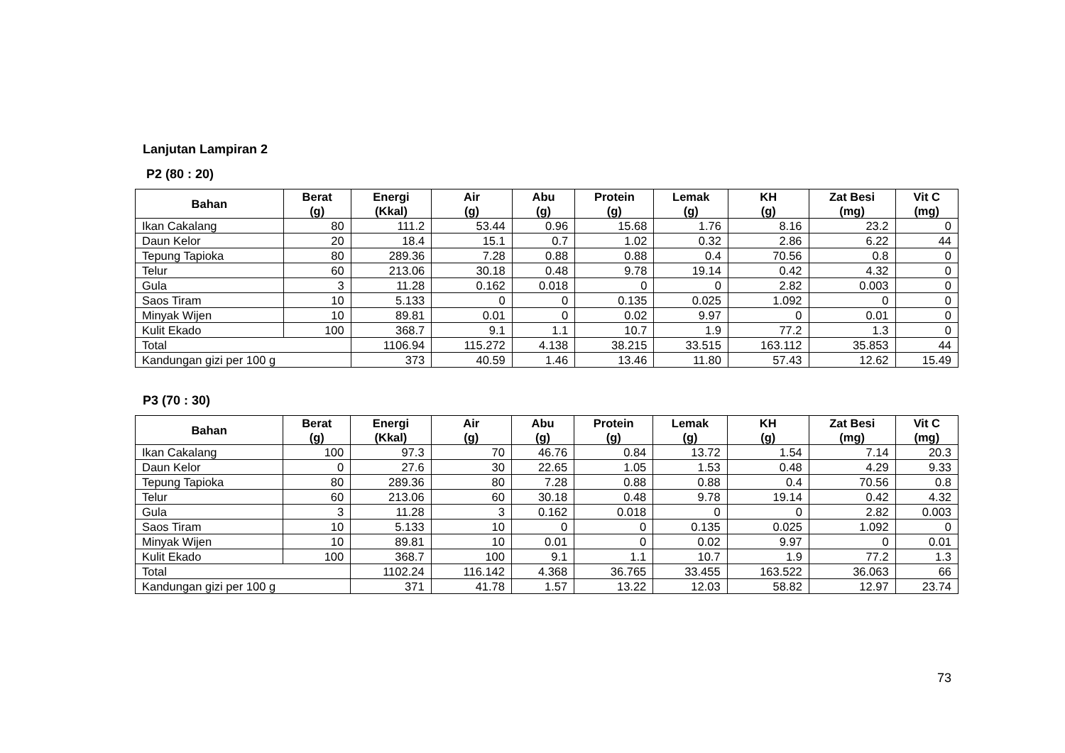Lanjutan Lampiran 2
P2 (80 : 20)
| Bahan | Berat (g) | Energi (Kkal) | Air (g) | Abu (g) | Protein (g) | Lemak (g) | KH (g) | Zat Besi (mg) | Vit C (mg) |
| --- | --- | --- | --- | --- | --- | --- | --- | --- | --- |
| Ikan Cakalang | 80 | 111.2 | 53.44 | 0.96 | 15.68 | 1.76 | 8.16 | 23.2 | 0 |
| Daun Kelor | 20 | 18.4 | 15.1 | 0.7 | 1.02 | 0.32 | 2.86 | 6.22 | 44 |
| Tepung Tapioka | 80 | 289.36 | 7.28 | 0.88 | 0.88 | 0.4 | 70.56 | 0.8 | 0 |
| Telur | 60 | 213.06 | 30.18 | 0.48 | 9.78 | 19.14 | 0.42 | 4.32 | 0 |
| Gula | 3 | 11.28 | 0.162 | 0.018 | 0 | 0 | 2.82 | 0.003 | 0 |
| Saos Tiram | 10 | 5.133 | 0 | 0 | 0.135 | 0.025 | 1.092 | 0 | 0 |
| Minyak Wijen | 10 | 89.81 | 0.01 | 0 | 0.02 | 9.97 | 0 | 0.01 | 0 |
| Kulit Ekado | 100 | 368.7 | 9.1 | 1.1 | 10.7 | 1.9 | 77.2 | 1.3 | 0 |
| Total | | 1106.94 | 115.272 | 4.138 | 38.215 | 33.515 | 163.112 | 35.853 | 44 |
| Kandungan gizi per 100 g | | 373 | 40.59 | 1.46 | 13.46 | 11.80 | 57.43 | 12.62 | 15.49 |
P3 (70 : 30)
| Bahan | Berat (g) | Energi (Kkal) | Air (g) | Abu (g) | Protein (g) | Lemak (g) | KH (g) | Zat Besi (mg) | Vit C (mg) |
| --- | --- | --- | --- | --- | --- | --- | --- | --- | --- |
| Ikan Cakalang | 100 | 97.3 | 70 | 46.76 | 0.84 | 13.72 | 1.54 | 7.14 | 20.3 |
| Daun Kelor | 0 | 27.6 | 30 | 22.65 | 1.05 | 1.53 | 0.48 | 4.29 | 9.33 |
| Tepung Tapioka | 80 | 289.36 | 80 | 7.28 | 0.88 | 0.88 | 0.4 | 70.56 | 0.8 |
| Telur | 60 | 213.06 | 60 | 30.18 | 0.48 | 9.78 | 19.14 | 0.42 | 4.32 |
| Gula | 3 | 11.28 | 3 | 0.162 | 0.018 | 0 | 0 | 2.82 | 0.003 |
| Saos Tiram | 10 | 5.133 | 10 | 0 | 0 | 0.135 | 0.025 | 1.092 | 0 |
| Minyak Wijen | 10 | 89.81 | 10 | 0.01 | 0 | 0.02 | 9.97 | 0 | 0.01 |
| Kulit Ekado | 100 | 368.7 | 100 | 9.1 | 1.1 | 10.7 | 1.9 | 77.2 | 1.3 |
| Total | | 1102.24 | 116.142 | 4.368 | 36.765 | 33.455 | 163.522 | 36.063 | 66 |
| Kandungan gizi per 100 g | | 371 | 41.78 | 1.57 | 13.22 | 12.03 | 58.82 | 12.97 | 23.74 |
73